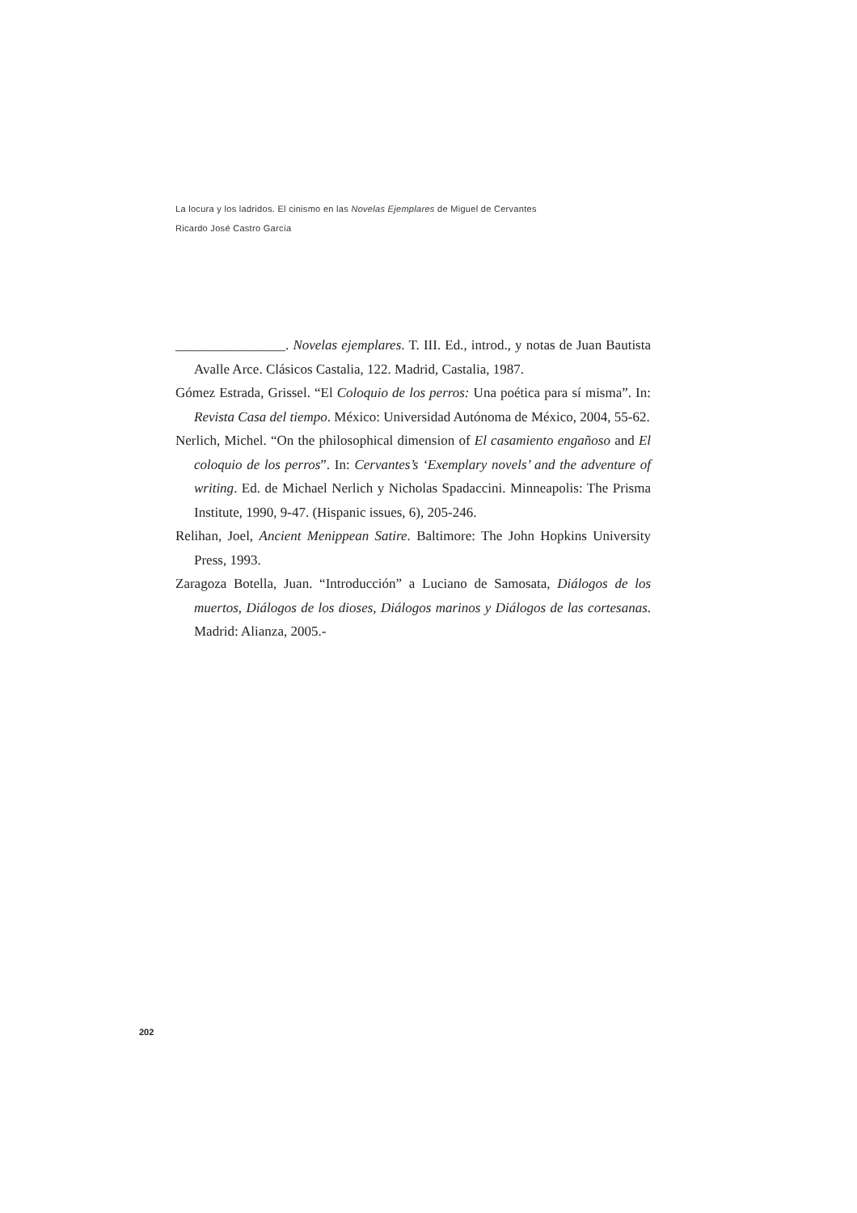La locura y los ladridos. El cinismo en las Novelas Ejemplares de Miguel de Cervantes
Ricardo José Castro García
________________. Novelas ejemplares. T. III. Ed., introd., y notas de Juan Bautista Avalle Arce. Clásicos Castalia, 122. Madrid, Castalia, 1987.
Gómez Estrada, Grissel. “El Coloquio de los perros: Una poética para sí misma”. In: Revista Casa del tiempo. México: Universidad Autónoma de México, 2004, 55-62.
Nerlich, Michel. “On the philosophical dimension of El casamiento engañoso and El coloquio de los perros”. In: Cervantes’s ‘Exemplary novels’ and the adventure of writing. Ed. de Michael Nerlich y Nicholas Spadaccini. Minneapolis: The Prisma Institute, 1990, 9-47. (Hispanic issues, 6), 205-246.
Relihan, Joel, Ancient Menippean Satire. Baltimore: The John Hopkins University Press, 1993.
Zaragoza Botella, Juan. “Introducción” a Luciano de Samosata, Diálogos de los muertos, Diálogos de los dioses, Diálogos marinos y Diálogos de las cortesanas. Madrid: Alianza, 2005.-
202